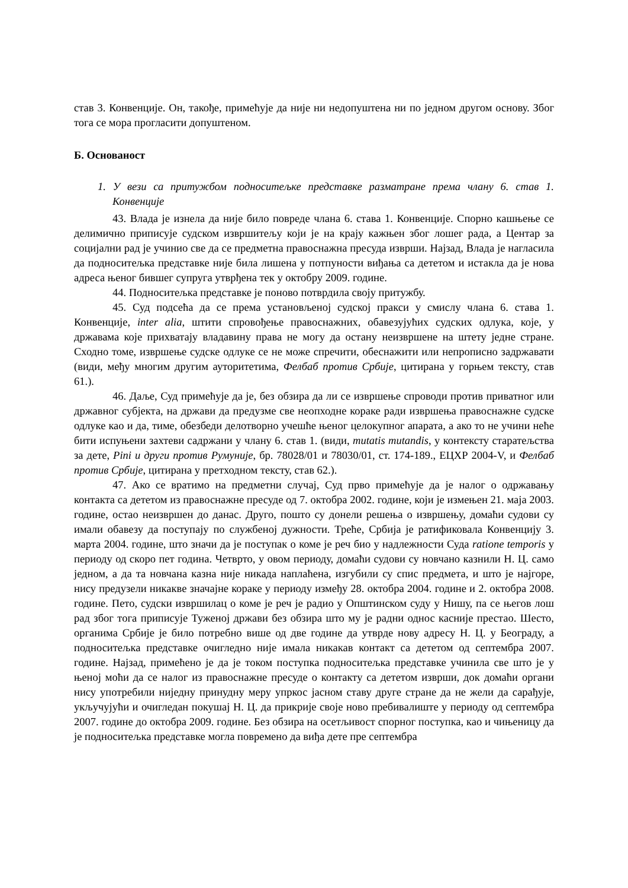став 3. Конвенције. Он, такође, примећује да није ни недопуштена ни по једном другом основу. Због тога се мора прогласити допуштеном.
Б. Основаност
1. У вези са притужбом подноситељке представке разматране према члану 6. став 1. Конвенције
43. Влада је изнела да није било повреде члана 6. става 1. Конвенције. Спорно кашњење се делимично приписује судском извршитељу који је на крају кажњен због лошег рада, а Центар за социјални рад је учинио све да се предметна правоснажна пресуда изврши. Најзад, Влада је нагласила да подноситељка представке није била лишена у потпуности виђања са дететом и истакла да је нова адреса њеног бившег супруга утврђена тек у октобру 2009. године.
44. Подноситељка представке је поново потврдила своју притужбу.
45. Суд подсећа да се према установљеној судској пракси у смислу члана 6. става 1. Конвенције, inter alia, штити спровођење правоснажних, обавезујућих судских одлука, које, у државама које прихватају владавину права не могу да остану неизвршене на штету једне стране. Сходно томе, извршење судске одлуке се не може спречити, обеснажити или непрописно задржавати (види, међу многим другим ауторитетима, Фелбаб против Србије, цитирана у горњем тексту, став 61.).
46. Даље, Суд примећује да је, без обзира да ли се извршење спроводи против приватног или државног субјекта, на држави да предузме све неопходне кораке ради извршења правоснажне судске одлуке као и да, тиме, обезбеди делотворно учешће њеног целокупног апарата, а ако то не учини неће бити испуњени захтеви садржани у члану 6. став 1. (види, mutatis mutandis, у контексту старатељства за дете, Pini и други против Румуније, бр. 78028/01 и 78030/01, ст. 174-189., ЕЦХР 2004-V, и Фелбаб против Србије, цитирана у претходном тексту, став 62.).
47. Ако се вратимо на предметни случај, Суд прво примећује да је налог о одржавању контакта са дететом из правоснажне пресуде од 7. октобра 2002. године, који је измењен 21. маја 2003. године, остао неизвршен до данас. Друго, пошто су донели решења о извршењу, домаћи судови су имали обавезу да поступају по службеној дужности. Треће, Србија је ратификовала Конвенцију 3. марта 2004. године, што значи да је поступак о коме је реч био у надлежности Суда ratione temporis у периоду од скоро пет година. Четврто, у овом периоду, домаћи судови су новчано казнили Н. Ц. само једном, а да та новчана казна није никада наплаћена, изгубили су спис предмета, и што је најгоре, нису предузели никакве значајне кораке у периоду између 28. октобра 2004. године и 2. октобра 2008. године. Пето, судски извршилац о коме је реч је радио у Општинском суду у Нишу, па се његов лош рад због тога приписује Туженој држави без обзира што му је радни однос касније престао. Шесто, органима Србије је било потребно више од две године да утврде нову адресу Н. Ц. у Београду, а подноситељка представке очигледно није имала никакав контакт са дететом од септембра 2007. године. Најзад, примећено је да је током поступка подноситељка представке учинила све што је у њеној моћи да се налог из правоснажне пресуде о контакту са дететом изврши, док домаћи органи нису употребили ниједну принудну меру упркос јасном ставу друге стране да не жели да сарађује, укључујући и очигледан покушај Н. Ц. да прикрије своје ново пребивалиште у периоду од септембра 2007. године до октобра 2009. године. Без обзира на осетљивост спорног поступка, као и чињеницу да је подноситељка представке могла повремено да виђа дете пре септембра